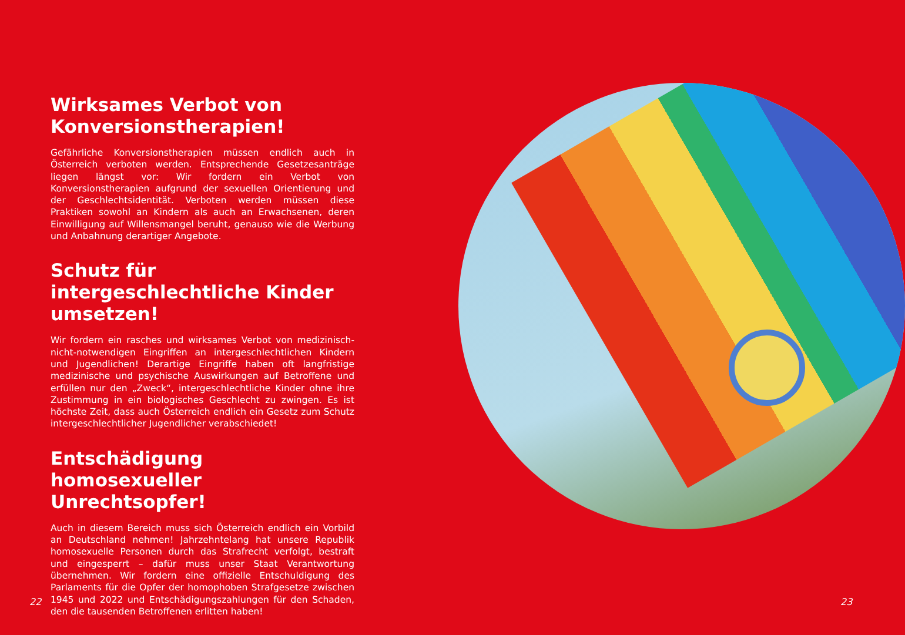Wirksames Verbot von Konversionstherapien!
Gefährliche Konversionstherapien müssen endlich auch in Österreich verboten werden. Entsprechende Gesetzesanträge liegen längst vor: Wir fordern ein Verbot von Konversionstherapien aufgrund der sexuellen Orientierung und der Geschlechtsidentität. Verboten werden müssen diese Praktiken sowohl an Kindern als auch an Erwachsenen, deren Einwilligung auf Willensmangel beruht, genauso wie die Werbung und Anbahnung derartiger Angebote.
Schutz für intergeschlechtliche Kinder umsetzen!
Wir fordern ein rasches und wirksames Verbot von medizinisch-nicht-notwendigen Eingriffen an intergeschlechtlichen Kindern und Jugendlichen! Derartige Eingriffe haben oft langfristige medizinische und psychische Auswirkungen auf Betroffene und erfüllen nur den „Zweck“, intergeschlechtliche Kinder ohne ihre Zustimmung in ein biologisches Geschlecht zu zwingen. Es ist höchste Zeit, dass auch Österreich endlich ein Gesetz zum Schutz intergeschlechtlicher Jugendlicher verabschiedet!
Entschädigung homosexueller Unrechtsopfer!
Auch in diesem Bereich muss sich Österreich endlich ein Vorbild an Deutschland nehmen! Jahrzehntelang hat unsere Republik homosexuelle Personen durch das Strafrecht verfolgt, bestraft und eingesperrt – dafür muss unser Staat Verantwortung übernehmen. Wir fordern eine offizielle Entschuldigung des Parlaments für die Opfer der homophoben Strafgesetze zwischen 1945 und 2022 und Entschädigungszahlungen für den Schaden, den die tausenden Betroffenen erlitten haben!
22 23